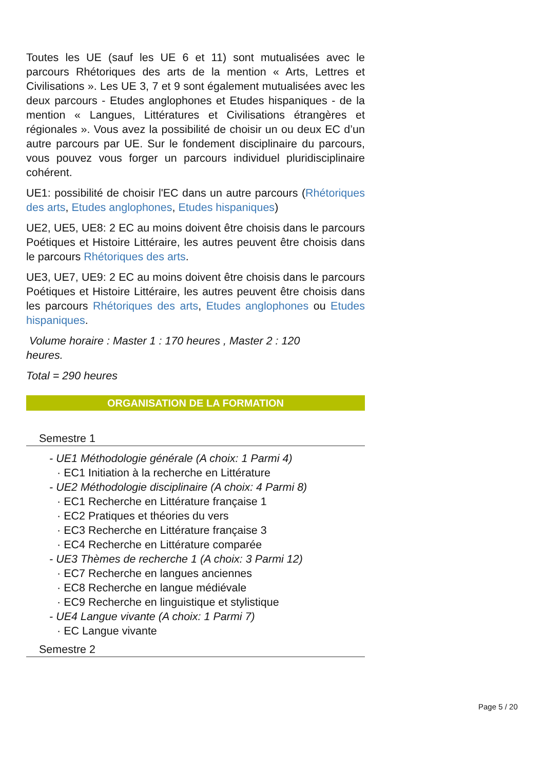Toutes les UE (sauf les UE 6 et 11) sont mutualisées avec le parcours Rhétoriques des arts de la mention « Arts, Lettres et Civilisations ». Les UE 3, 7 et 9 sont également mutualisées avec les deux parcours - Etudes anglophones et Etudes hispaniques - de la mention « Langues, Littératures et Civilisations étrangères et régionales ». Vous avez la possibilité de choisir un ou deux EC d’un autre parcours par UE. Sur le fondement disciplinaire du parcours, vous pouvez vous forger un parcours individuel pluridisciplinaire cohérent.
UE1: possibilité de choisir l'EC dans un autre parcours (Rhétoriques des arts, Etudes anglophones, Etudes hispaniques)
UE2, UE5, UE8: 2 EC au moins doivent être choisis dans le parcours Poétiques et Histoire Littéraire, les autres peuvent être choisis dans le parcours Rhétoriques des arts.
UE3, UE7, UE9: 2 EC au moins doivent être choisis dans le parcours Poétiques et Histoire Littéraire, les autres peuvent être choisis dans les parcours Rhétoriques des arts, Etudes anglophones ou Etudes hispaniques.
Volume horaire : Master 1 : 170 heures , Master 2 : 120
heures.
Total = 290 heures
ORGANISATION DE LA FORMATION
Semestre 1
- UE1 Méthodologie générale (A choix: 1 Parmi 4)
· EC1 Initiation à la recherche en Littérature
- UE2 Méthodologie disciplinaire (A choix: 4 Parmi 8)
· EC1 Recherche en Littérature française 1
· EC2 Pratiques et théories du vers
· EC3 Recherche en Littérature française 3
· EC4 Recherche en Littérature comparée
- UE3 Thèmes de recherche 1 (A choix: 3 Parmi 12)
· EC7 Recherche en langues anciennes
· EC8 Recherche en langue médiévale
· EC9 Recherche en linguistique et stylistique
- UE4 Langue vivante (A choix: 1 Parmi 7)
· EC Langue vivante
Semestre 2
Page 5 / 20